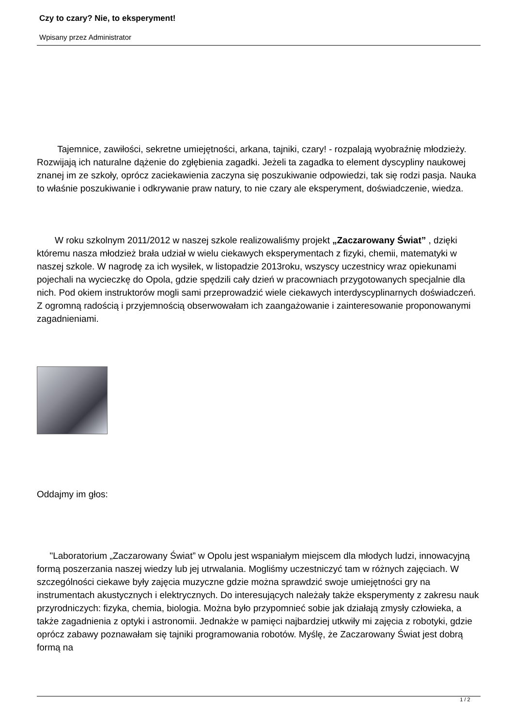Czy to czary? Nie, to eksperyment!
Wpisany przez Administrator
Tajemnice, zawiłości, sekretne umiejętności, arkana, tajniki, czary! - rozpalają wyobraźnię młodzieży. Rozwijają ich naturalne dążenie do zgłębienia zagadki. Jeżeli ta zagadka to element dyscypliny naukowej znanej im ze szkoły, oprócz zaciekawienia zaczyna się poszukiwanie odpowiedzi, tak się rodzi pasja. Nauka to właśnie poszukiwanie i odkrywanie praw natury, to nie czary ale eksperyment, doświadczenie, wiedza.
W roku szkolnym 2011/2012 w naszej szkole realizowaliśmy projekt „Zaczarowany Świat” , dzięki któremu nasza młodzież brała udział w wielu ciekawych eksperymentach z fizyki, chemii, matematyki w naszej szkole. W nagrodę za ich wysiłek, w listopadzie 2013roku, wszyscy uczestnicy wraz opiekunami pojechali na wycieczkę do Opola, gdzie spędzili cały dzień w pracowniach przygotowanych specjalnie dla nich. Pod okiem instruktorów mogli sami przeprowadzić wiele ciekawych interdyscyplinarnych doświadczeń. Z ogromną radością i przyjemnością obserwowałam ich zaangażowanie i zainteresowanie proponowanymi zagadnieniami.
Oddajmy im głos:
"Laboratorium „Zaczarowany Świat” w Opolu jest wspaniałym miejscem dla młodych ludzi, innowacyjną formą poszerzania naszej wiedzy lub jej utrwalania. Mogliśmy uczestniczyć tam w różnych zajęciach. W szczególności ciekawe były zajęcia muzyczne gdzie można sprawdzić swoje umiejętności gry na instrumentach akustycznych i elektrycznych. Do interesujących należały także eksperymenty z zakresu nauk przyrodniczych: fizyka, chemia, biologia. Można było przypomnieć sobie jak działają zmysły człowieka, a także zagadnienia z optyki i astronomii. Jednakże w pamięci najbardziej utkwiły mi zajęcia z robotyki, gdzie oprócz zabawy poznawałam się tajniki programowania robotów. Myślę, że Zaczarowany Świat jest dobrą formą na
1 / 2